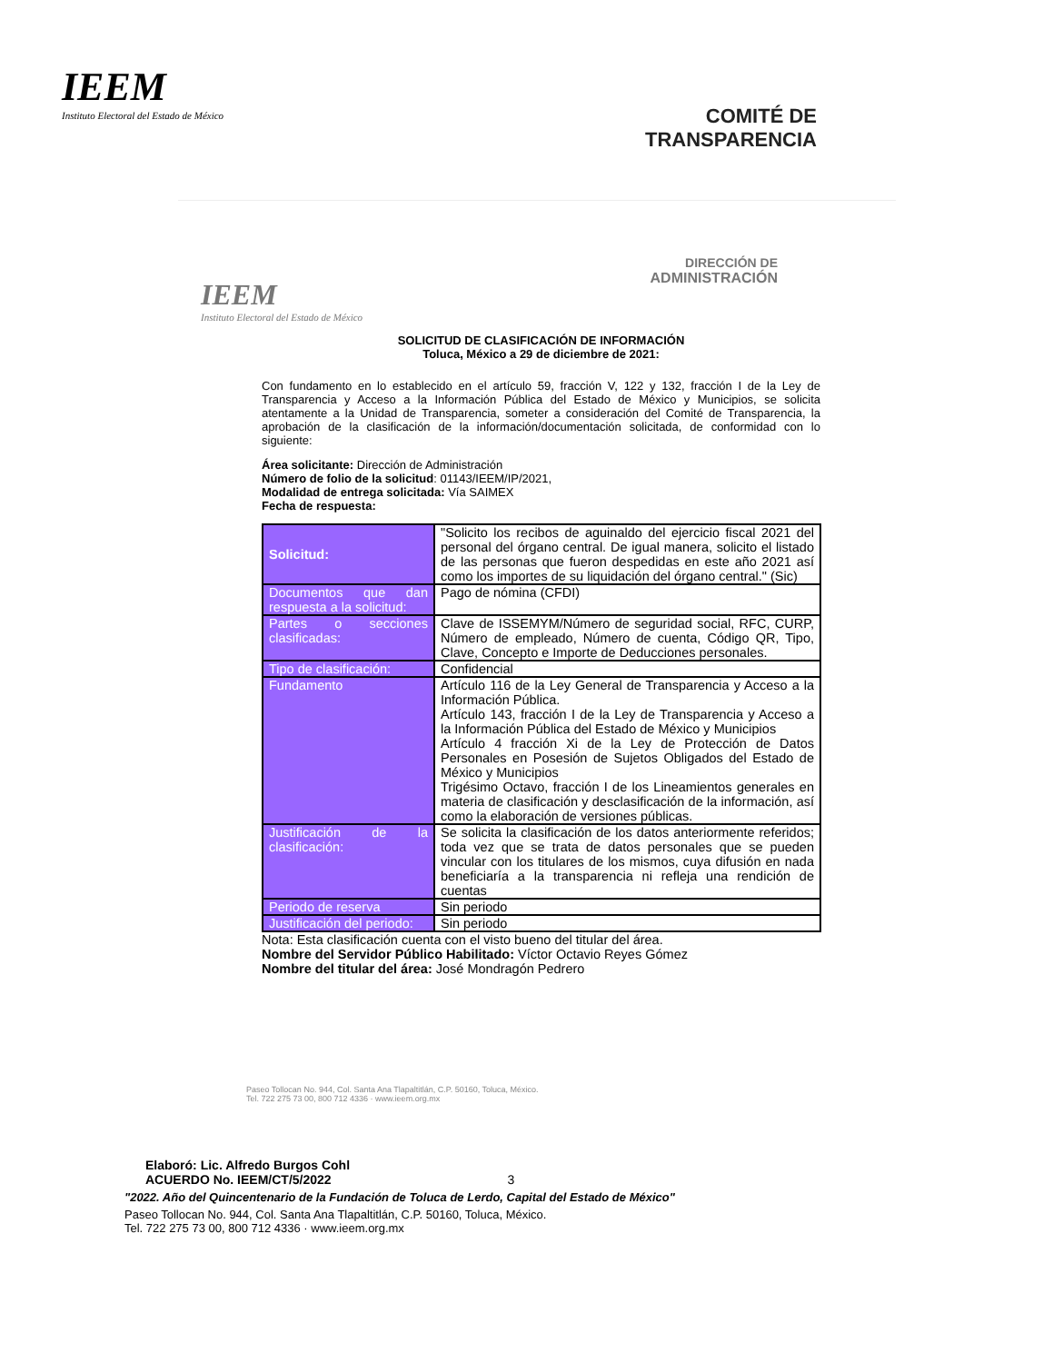IEEM
Instituto Electoral del Estado de México
COMITÉ DE
TRANSPARENCIA
IEEM
Instituto Electoral del Estado de México
DIRECCIÓN DE
ADMINISTRACIÓN
SOLICITUD DE CLASIFICACIÓN DE INFORMACIÓN
Toluca, México a 29 de diciembre de 2021:
Con fundamento en lo establecido en el artículo 59, fracción V, 122 y 132, fracción I de la Ley de Transparencia y Acceso a la Información Pública del Estado de México y Municipios, se solicita atentamente a la Unidad de Transparencia, someter a consideración del Comité de Transparencia, la aprobación de la clasificación de la información/documentación solicitada, de conformidad con lo siguiente:
Área solicitante: Dirección de Administración
Número de folio de la solicitud: 01143/IEEM/IP/2021,
Modalidad de entrega solicitada: Vía SAIMEX
Fecha de respuesta:
| Solicitud: | "Solicito los recibos de aguinaldo del ejercicio fiscal 2021 del personal del órgano central. De igual manera, solicito el listado de las personas que fueron despedidas en este año 2021 así como los importes de su liquidación del órgano central." (Sic) |
| Documentos que dan respuesta a la solicitud: | Pago de nómina (CFDI) |
| Partes o secciones clasificadas: | Clave de ISSEMYM/Número de seguridad social, RFC, CURP, Número de empleado, Número de cuenta, Código QR, Tipo, Clave, Concepto e Importe de Deducciones personales. |
| Tipo de clasificación: | Confidencial |
| Fundamento | Artículo 116 de la Ley General de Transparencia y Acceso a la Información Pública. Artículo 143, fracción I de la Ley de Transparencia y Acceso a la Información Pública del Estado de México y Municipios Artículo 4 fracción Xi de la Ley de Protección de Datos Personales en Posesión de Sujetos Obligados del Estado de México y Municipios Trigésimo Octavo, fracción I de los Lineamientos generales en materia de clasificación y desclasificación de la información, así como la elaboración de versiones públicas. |
| Justificación de la clasificación: | Se solicita la clasificación de los datos anteriormente referidos; toda vez que se trata de datos personales que se pueden vincular con los titulares de los mismos, cuya difusión en nada beneficiaría a la transparencia ni refleja una rendición de cuentas |
| Periodo de reserva | Sin periodo |
| Justificación del periodo: | Sin periodo |
Nota: Esta clasificación cuenta con el visto bueno del titular del área.
Nombre del Servidor Público Habilitado: Víctor Octavio Reyes Gómez
Nombre del titular del área: José Mondragón Pedrero
Paseo Tollocan No. 944, Col. Santa Ana Tlapaltitlán, C.P. 50160, Toluca, México.
Tel. 722 275 73 00, 800 712 4336 · www.ieem.org.mx
Elaboró: Lic. Alfredo Burgos Cohl
ACUERDO No. IEEM/CT/5/2022 3
"2022. Año del Quincentenario de la Fundación de Toluca de Lerdo, Capital del Estado de México"
Paseo Tollocan No. 944, Col. Santa Ana Tlapaltitlán, C.P. 50160, Toluca, México.
Tel. 722 275 73 00, 800 712 4336 · www.ieem.org.mx